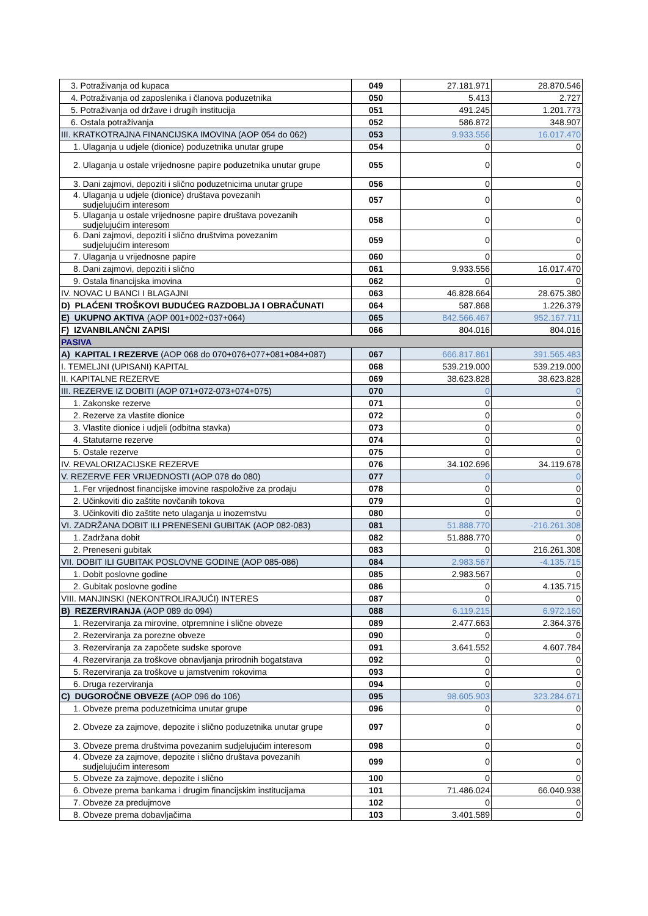| 3. Potraživanja od kupaca | 049 | 27.181.971 | 28.870.546 |
| 4. Potraživanja od zaposlenika i članova poduzetnika | 050 | 5.413 | 2.727 |
| 5. Potraživanja od države i drugih institucija | 051 | 491.245 | 1.201.773 |
| 6. Ostala potraživanja | 052 | 586.872 | 348.907 |
| III. KRATKOTRAJNA FINANCIJSKA IMOVINA (AOP 054 do 062) | 053 | 9.933.556 | 16.017.470 |
| 1. Ulaganja u udjele (dionice) poduzetnika unutar grupe | 054 | 0 | 0 |
| 2. Ulaganja u ostale vrijednosne papire poduzetnika unutar grupe | 055 | 0 | 0 |
| 3. Dani zajmovi, depoziti i slično poduzetnicima unutar grupe | 056 | 0 | 0 |
| 4. Ulaganja u udjele (dionice) društava povezanih sudjelujućim interesom | 057 | 0 | 0 |
| 5. Ulaganja u ostale vrijednosne papire društava povezanih sudjelujućim interesom | 058 | 0 | 0 |
| 6. Dani zajmovi, depoziti i slično društvima povezanim sudjelujućim interesom | 059 | 0 | 0 |
| 7. Ulaganja u vrijednosne papire | 060 | 0 | 0 |
| 8. Dani zajmovi, depoziti i slično | 061 | 9.933.556 | 16.017.470 |
| 9. Ostala financijska imovina | 062 | 0 | 0 |
| IV. NOVAC U BANCI I BLAGAJNI | 063 | 46.828.664 | 28.675.380 |
| D) PLAĆENI TROŠKOVI BUDUĆEG RAZDOBLJA I OBRAČUNATI | 064 | 587.868 | 1.226.379 |
| E) UKUPNO AKTIVA (AOP 001+002+037+064) | 065 | 842.566.467 | 952.167.711 |
| F) IZVANBILANČNI ZAPISI | 066 | 804.016 | 804.016 |
| PASIVA | | | |
| A) KAPITAL I REZERVE (AOP 068 do 070+076+077+081+084+087) | 067 | 666.817.861 | 391.565.483 |
| I. TEMELJNI (UPISANI) KAPITAL | 068 | 539.219.000 | 539.219.000 |
| II. KAPITALNE REZERVE | 069 | 38.623.828 | 38.623.828 |
| III. REZERVE IZ DOBITI (AOP 071+072-073+074+075) | 070 | 0 | 0 |
| 1. Zakonske rezerve | 071 | 0 | 0 |
| 2. Rezerve za vlastite dionice | 072 | 0 | 0 |
| 3. Vlastite dionice i udjeli (odbitna stavka) | 073 | 0 | 0 |
| 4. Statutarne rezerve | 074 | 0 | 0 |
| 5. Ostale rezerve | 075 | 0 | 0 |
| IV. REVALORIZACIJSKE REZERVE | 076 | 34.102.696 | 34.119.678 |
| V. REZERVE FER VRIJEDNOSTI (AOP 078 do 080) | 077 | 0 | 0 |
| 1. Fer vrijednost financijske imovine raspoložive za prodaju | 078 | 0 | 0 |
| 2. Učinkoviti dio zaštite novčanih tokova | 079 | 0 | 0 |
| 3. Učinkoviti dio zaštite neto ulaganja u inozemstvu | 080 | 0 | 0 |
| VI. ZADRŽANA DOBIT ILI PRENESENI GUBITAK (AOP 082-083) | 081 | 51.888.770 | -216.261.308 |
| 1. Zadržana dobit | 082 | 51.888.770 | 0 |
| 2. Preneseni gubitak | 083 | 0 | 216.261.308 |
| VII. DOBIT ILI GUBITAK POSLOVNE GODINE (AOP 085-086) | 084 | 2.983.567 | -4.135.715 |
| 1. Dobit poslovne godine | 085 | 2.983.567 | 0 |
| 2. Gubitak poslovne godine | 086 | 0 | 4.135.715 |
| VIII. MANJINSKI (NEKONTROLIRAJUĆI) INTERES | 087 | 0 | 0 |
| B) REZERVIRANJA (AOP 089 do 094) | 088 | 6.119.215 | 6.972.160 |
| 1. Rezerviranja za mirovine, otpremnine i slične obveze | 089 | 2.477.663 | 2.364.376 |
| 2. Rezerviranja za porezne obveze | 090 | 0 | 0 |
| 3. Rezerviranja za započete sudske sporove | 091 | 3.641.552 | 4.607.784 |
| 4. Rezerviranja za troškove obnavljanja prirodnih bogatstava | 092 | 0 | 0 |
| 5. Rezerviranja za troškove u jamstvenim rokovima | 093 | 0 | 0 |
| 6. Druga rezerviranja | 094 | 0 | 0 |
| C) DUGOROČNE OBVEZE (AOP 096 do 106) | 095 | 98.605.903 | 323.284.671 |
| 1. Obveze prema poduzetnicima unutar grupe | 096 | 0 | 0 |
| 2. Obveze za zajmove, depozite i slično poduzetnika unutar grupe | 097 | 0 | 0 |
| 3. Obveze prema društvima povezanim sudjelujućim interesom | 098 | 0 | 0 |
| 4. Obveze za zajmove, depozite i slično društava povezanih sudjelujućim interesom | 099 | 0 | 0 |
| 5. Obveze za zajmove, depozite i slično | 100 | 0 | 0 |
| 6. Obveze prema bankama i drugim financijskim institucijama | 101 | 71.486.024 | 66.040.938 |
| 7. Obveze za predujmove | 102 | 0 | 0 |
| 8. Obveze prema dobavljačima | 103 | 3.401.589 | 0 |